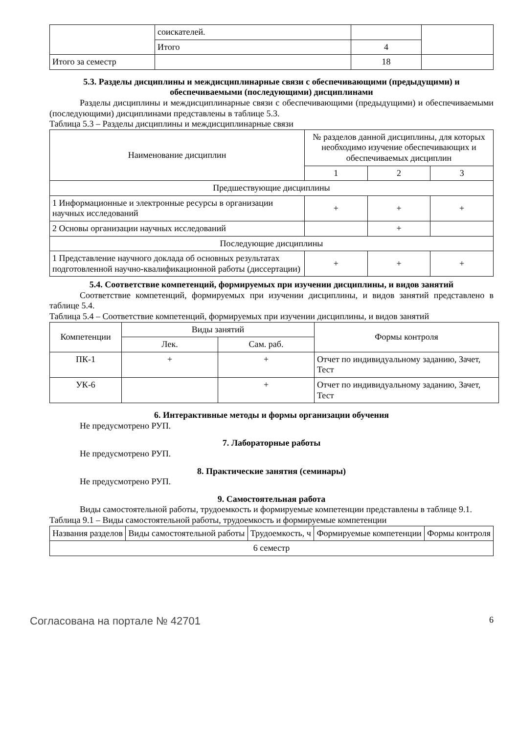| | соискателей. | | |
| | Итого | 4 | |
| Итого за семестр | | 18 | |
5.3. Разделы дисциплины и междисциплинарные связи с обеспечивающими (предыдущими) и обеспечиваемыми (последующими) дисциплинами
Разделы дисциплины и междисциплинарные связи с обеспечивающими (предыдущими) и обеспечиваемыми (последующими) дисциплинами представлены в таблице 5.3.
Таблица 5.3 – Разделы дисциплины и междисциплинарные связи
| Наименование дисциплин | № разделов данной дисциплины, для которых необходимо изучение обеспечивающих и обеспечиваемых дисциплин | | |
| --- | --- | --- | --- |
| | 1 | 2 | 3 |
| Предшествующие дисциплины | | | |
| 1 Информационные и электронные ресурсы в организации научных исследований | + | + | + |
| 2 Основы организации научных исследований | | + | |
| Последующие дисциплины | | | |
| 1 Представление научного доклада об основных результатах подготовленной научно-квалификационной работы (диссертации) | + | + | + |
5.4. Соответствие компетенций, формируемых при изучении дисциплины, и видов занятий
Соответствие компетенций, формируемых при изучении дисциплины, и видов занятий представлено в таблице 5.4.
Таблица 5.4 – Соответствие компетенций, формируемых при изучении дисциплины, и видов занятий
| Компетенции | Виды занятий | | Формы контроля |
| --- | --- | --- | --- |
| | Лек. | Сам. раб. | |
| ПК-1 | + | + | Отчет по индивидуальному заданию, Зачет, Тест |
| УК-6 | | + | Отчет по индивидуальному заданию, Зачет, Тест |
6. Интерактивные методы и формы организации обучения
Не предусмотрено РУП.
7. Лабораторные работы
Не предусмотрено РУП.
8. Практические занятия (семинары)
Не предусмотрено РУП.
9. Самостоятельная работа
Виды самостоятельной работы, трудоемкость и формируемые компетенции представлены в таблице 9.1.
Таблица 9.1 – Виды самостоятельной работы, трудоемкость и формируемые компетенции
| Названия разделов | Виды самостоятельной работы | Трудоемкость, ч | Формируемые компетенции | Формы контроля |
| --- | --- | --- | --- | --- |
| 6 семестр | | | | |
Согласована на портале № 42701 6